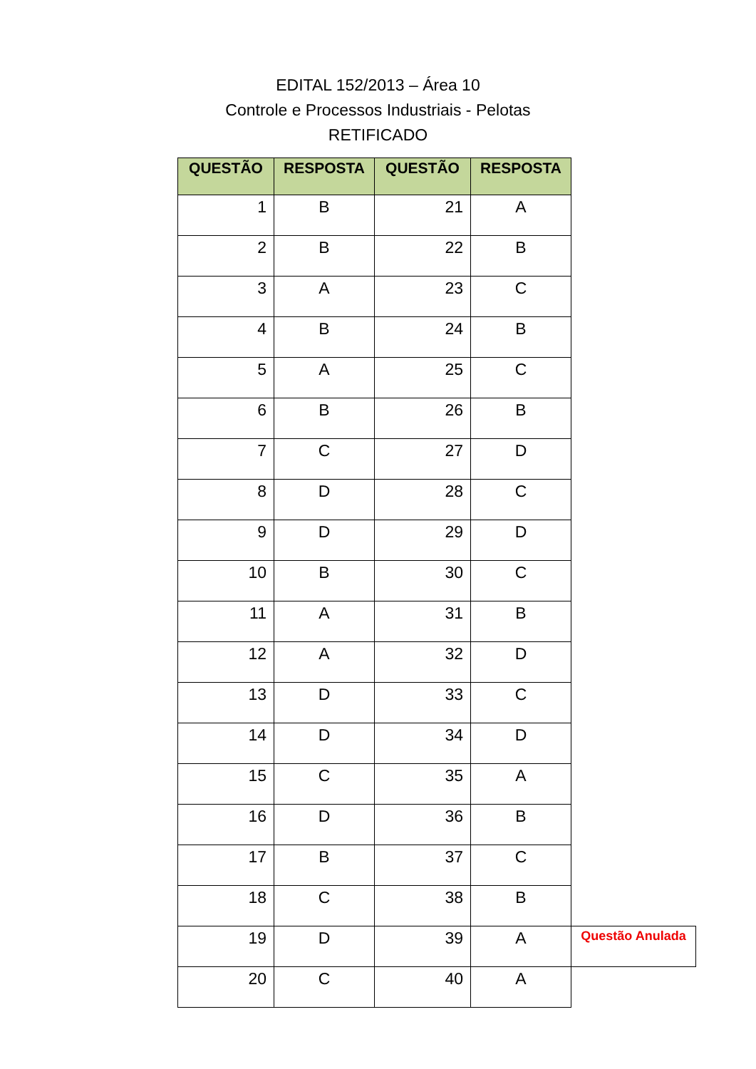EDITAL 152/2013 – Área 10
Controle e Processos Industriais - Pelotas
RETIFICADO
| QUESTÃO | RESPOSTA | QUESTÃO | RESPOSTA | |
| --- | --- | --- | --- | --- |
| 1 | B | 21 | A | |
| 2 | B | 22 | B | |
| 3 | A | 23 | C | |
| 4 | B | 24 | B | |
| 5 | A | 25 | C | |
| 6 | B | 26 | B | |
| 7 | C | 27 | D | |
| 8 | D | 28 | C | |
| 9 | D | 29 | D | |
| 10 | B | 30 | C | |
| 11 | A | 31 | B | |
| 12 | A | 32 | D | |
| 13 | D | 33 | C | |
| 14 | D | 34 | D | |
| 15 | C | 35 | A | |
| 16 | D | 36 | B | |
| 17 | B | 37 | C | |
| 18 | C | 38 | B | |
| 19 | D | 39 | A | Questão Anulada |
| 20 | C | 40 | A | |